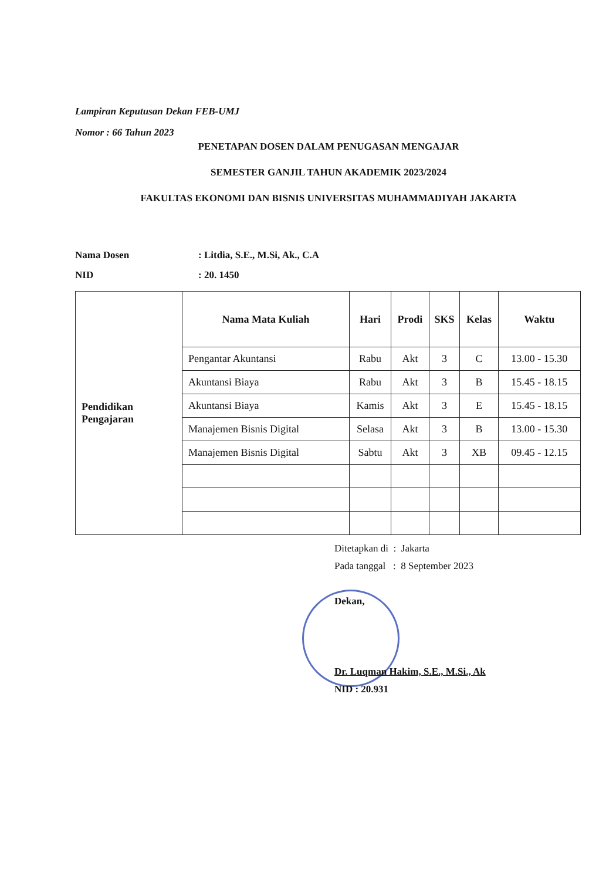Lampiran Keputusan Dekan FEB-UMJ
Nomor : 66 Tahun 2023
PENETAPAN DOSEN DALAM PENUGASAN MENGAJAR
SEMESTER GANJIL TAHUN AKADEMIK 2023/2024
FAKULTAS EKONOMI DAN BISNIS UNIVERSITAS MUHAMMADIYAH JAKARTA
Nama Dosen: Litdia, S.E., M.Si, Ak., C.A
NID: 20. 1450
| Pendidikan Pengajaran | Nama Mata Kuliah | Hari | Prodi | SKS | Kelas | Waktu |
| | Pengantar Akuntansi | Rabu | Akt | 3 | C | 13.00 - 15.30 |
| | Akuntansi Biaya | Rabu | Akt | 3 | B | 15.45 - 18.15 |
| | Akuntansi Biaya | Kamis | Akt | 3 | E | 15.45 - 18.15 |
| | Manajemen Bisnis Digital | Selasa | Akt | 3 | B | 13.00 - 15.30 |
| | Manajemen Bisnis Digital | Sabtu | Akt | 3 | XB | 09.45 - 12.15 |
Ditetapkan di : Jakarta
Pada tanggal : 8 September 2023
Dekan,
Dr. Luqman Hakim, S.E., M.Si., Ak
NID : 20.931